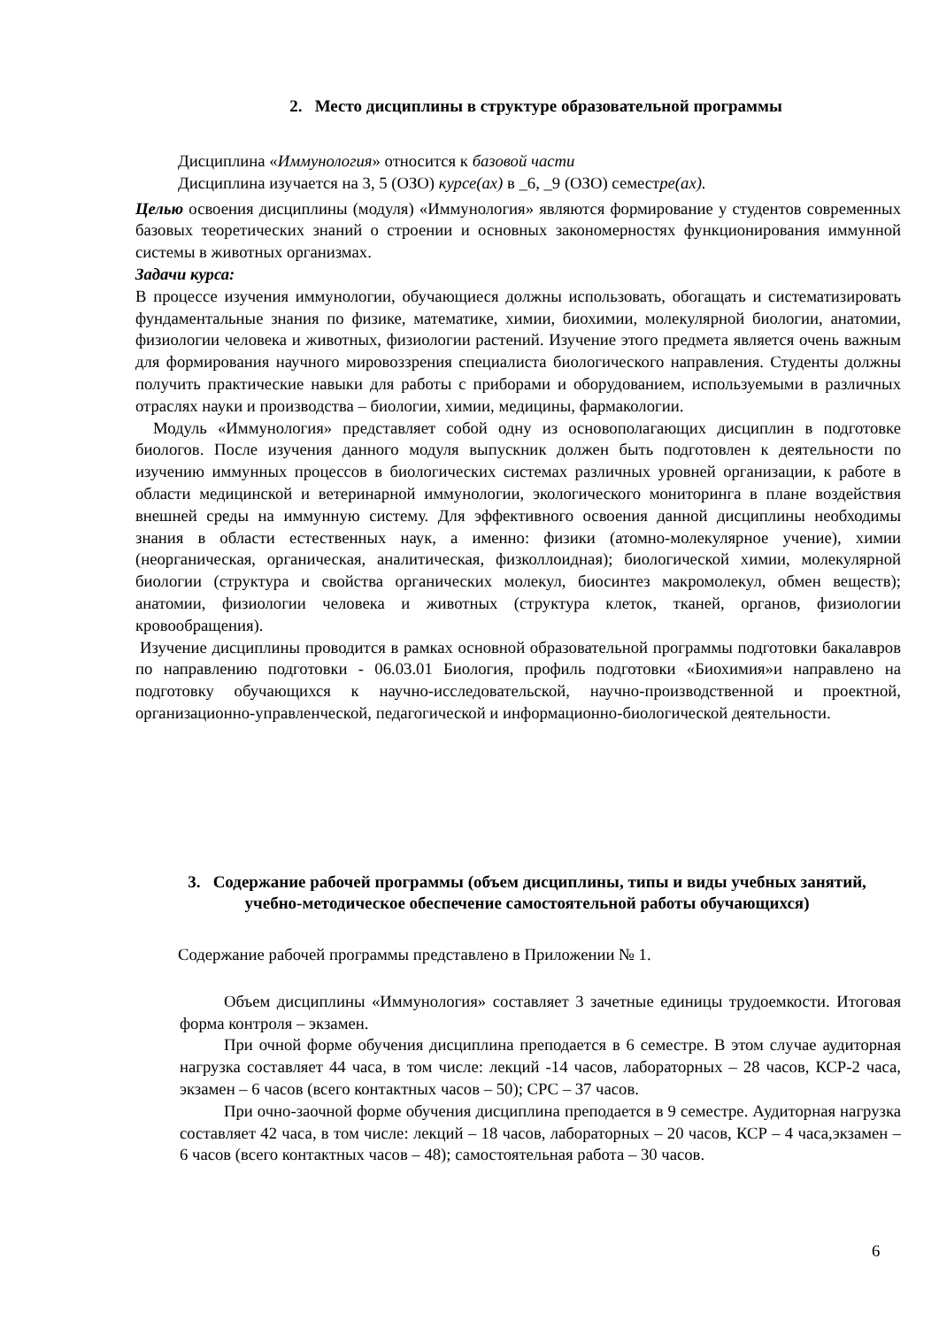2. Место дисциплины в структуре образовательной программы
Дисциплина «Иммунология» относится к базовой части
Дисциплина изучается на 3, 5 (ОЗО) курсе(ах) в _6, _9 (ОЗО) семестре(ах).
Целью освоения дисциплины (модуля) «Иммунология» являются формирование у студентов современных базовых теоретических знаний о строении и основных закономерностях функционирования иммунной системы в животных организмах.
Задачи курса:
В процессе изучения иммунологии, обучающиеся должны использовать, обогащать и систематизировать фундаментальные знания по физике, математике, химии, биохимии, молекулярной биологии, анатомии, физиологии человека и животных, физиологии растений. Изучение этого предмета является очень важным для формирования научного мировоззрения специалиста биологического направления. Студенты должны получить практические навыки для работы с приборами и оборудованием, используемыми в различных отраслях науки и производства – биологии, химии, медицины, фармакологии.
Модуль «Иммунология» представляет собой одну из основополагающих дисциплин в подготовке биологов. После изучения данного модуля выпускник должен быть подготовлен к деятельности по изучению иммунных процессов в биологических системах различных уровней организации, к работе в области медицинской и ветеринарной иммунологии, экологического мониторинга в плане воздействия внешней среды на иммунную систему. Для эффективного освоения данной дисциплины необходимы знания в области естественных наук, а именно: физики (атомно-молекулярное учение), химии (неорганическая, органическая, аналитическая, физколлоидная); биологической химии, молекулярной биологии (структура и свойства органических молекул, биосинтез макромолекул, обмен веществ); анатомии, физиологии человека и животных (структура клеток, тканей, органов, физиологии кровообращения).
Изучение дисциплины проводится в рамках основной образовательной программы подготовки бакалавров по направлению подготовки - 06.03.01 Биология, профиль подготовки «Биохимия»и направлено на подготовку обучающихся к научно-исследовательской, научно-производственной и проектной, организационно-управленческой, педагогической и информационно-биологической деятельности.
3. Содержание рабочей программы (объем дисциплины, типы и виды учебных занятий, учебно-методическое обеспечение самостоятельной работы обучающихся)
Содержание рабочей программы представлено в Приложении № 1.
Объем дисциплины «Иммунология» составляет 3 зачетные единицы трудоемкости. Итоговая форма контроля – экзамен.
При очной форме обучения дисциплина преподается в 6 семестре. В этом случае аудиторная нагрузка составляет 44 часа, в том числе: лекций -14 часов, лабораторных – 28 часов, КСР-2 часа, экзамен – 6 часов (всего контактных часов – 50); СРС – 37 часов.
При очно-заочной форме обучения дисциплина преподается в 9 семестре. Аудиторная нагрузка составляет 42 часа, в том числе: лекций – 18 часов, лабораторных – 20 часов, КСР – 4 часа,экзамен – 6 часов (всего контактных часов – 48); самостоятельная работа – 30 часов.
6